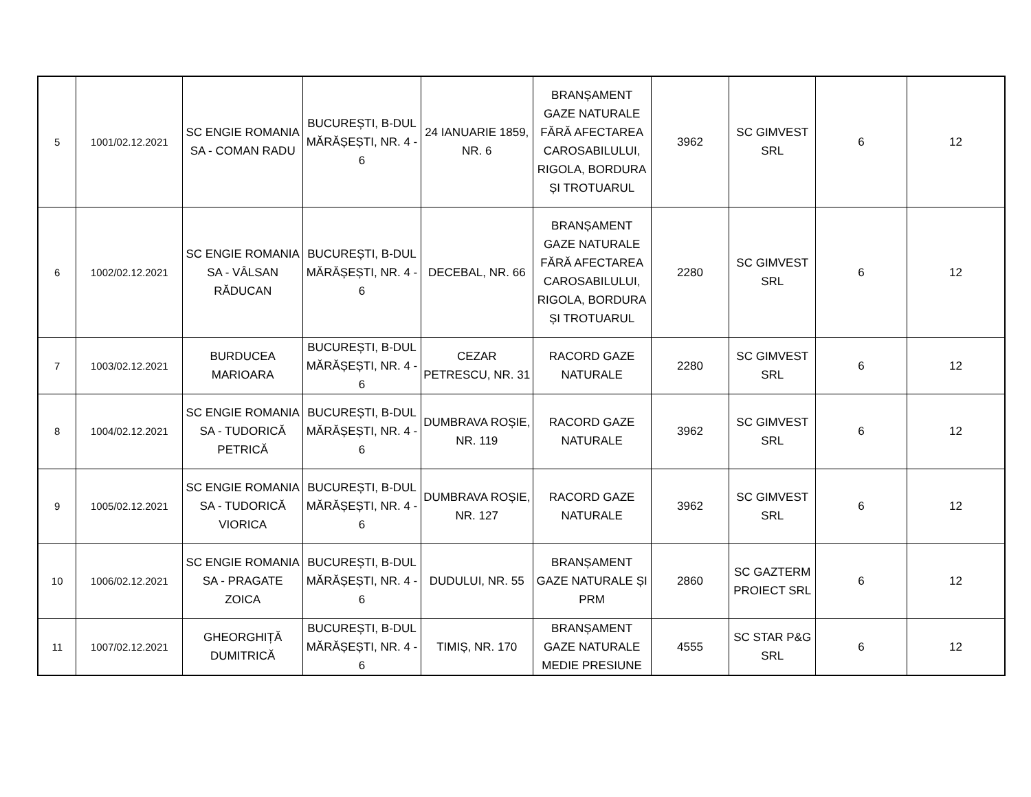| 5 | 1001/02.12.2021 | SC ENGIE ROMANIA SA - COMAN RADU | BUCUREȘTI, B-DUL MĂRĂȘEȘTI, NR. 4 - 6 | 24 IANUARIE 1859, NR. 6 | BRANȘAMENT GAZE NATURALE FĂRĂ AFECTAREA CAROSABILULUI, RIGOLA, BORDURA ȘI TROTUARUL | 3962 | SC GIMVEST SRL | 6 | 12 |
| 6 | 1002/02.12.2021 | SC ENGIE ROMANIA SA - VÂLSAN RĂDUCAN | BUCUREȘTI, B-DUL MĂRĂȘEȘTI, NR. 4 - 6 | DECEBAL, NR. 66 | BRANȘAMENT GAZE NATURALE FĂRĂ AFECTAREA CAROSABILULUI, RIGOLA, BORDURA ȘI TROTUARUL | 2280 | SC GIMVEST SRL | 6 | 12 |
| 7 | 1003/02.12.2021 | BURDUCEA MARIOARA | BUCUREȘTI, B-DUL MĂRĂȘEȘTI, NR. 4 - 6 | CEZAR PETRESCU, NR. 31 | RACORD GAZE NATURALE | 2280 | SC GIMVEST SRL | 6 | 12 |
| 8 | 1004/02.12.2021 | SC ENGIE ROMANIA SA - TUDORICĂ PETRICĂ | BUCUREȘTI, B-DUL MĂRĂȘEȘTI, NR. 4 - 6 | DUMBRAVA ROȘIE, NR. 119 | RACORD GAZE NATURALE | 3962 | SC GIMVEST SRL | 6 | 12 |
| 9 | 1005/02.12.2021 | SC ENGIE ROMANIA SA - TUDORICĂ VIORICA | BUCUREȘTI, B-DUL MĂRĂȘEȘTI, NR. 4 - 6 | DUMBRAVA ROȘIE, NR. 127 | RACORD GAZE NATURALE | 3962 | SC GIMVEST SRL | 6 | 12 |
| 10 | 1006/02.12.2021 | SC ENGIE ROMANIA SA - PRAGATE ZOICA | BUCUREȘTI, B-DUL MĂRĂȘEȘTI, NR. 4 - 6 | DUDULUI, NR. 55 | BRANȘAMENT GAZE NATURALE ȘI PRM | 2860 | SC GAZTERM PROIECT SRL | 6 | 12 |
| 11 | 1007/02.12.2021 | GHEORGHIȚĂ DUMITRICĂ | BUCUREȘTI, B-DUL MĂRĂȘEȘTI, NR. 4 - 6 | TIMIȘ, NR. 170 | BRANȘAMENT GAZE NATURALE MEDIE PRESIUNE | 4555 | SC STAR P&G SRL | 6 | 12 |